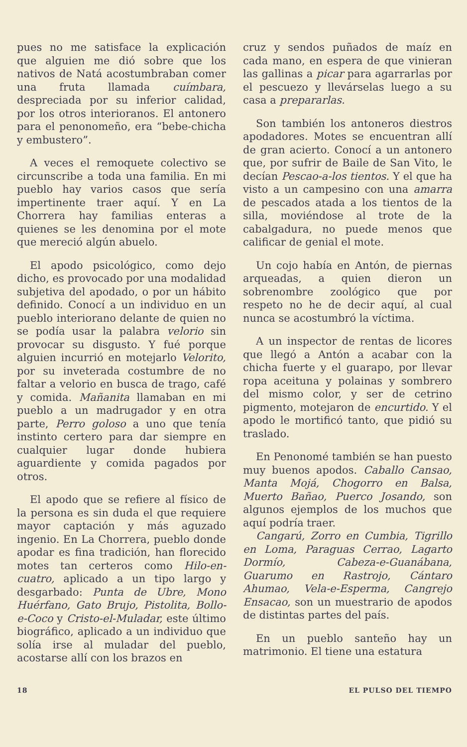pues no me satisface la explicación que alguien me dió sobre que los nativos de Natá acostumbraban comer una fruta llamada cuímbara, despreciada por su inferior calidad, por los otros interioranos. El antonero para el penonomeño, era “bebe-chicha y embustero”.
A veces el remoquete colectivo se circunscribe a toda una familia. En mi pueblo hay varios casos que sería impertinente traer aquí. Y en La Chorrera hay familias enteras a quienes se les denomina por el mote que mereció algún abuelo.
El apodo psicológico, como dejo dicho, es provocado por una modalidad subjetiva del apodado, o por un hábito definido. Conocí a un individuo en un pueblo interiorano delante de quien no se podía usar la palabra velorio sin provocar su disgusto. Y fué porque alguien incurrió en motejarlo Velorito, por su inveterada costumbre de no faltar a velorio en busca de trago, café y comida. Mañanita llamaban en mi pueblo a un madrugador y en otra parte, Perro goloso a uno que tenía instinto certero para dar siempre en cualquier lugar donde hubiera aguardiente y comida pagados por otros.
El apodo que se refiere al físico de la persona es sin duda el que requiere mayor captación y más aguzado ingenio. En La Chorrera, pueblo donde apodar es fina tradición, han florecido motes tan certeros como Hilo-en-cuatro, aplicado a un tipo largo y desgarbado: Punta de Ubre, Mono Huérfano, Gato Brujo, Pistolita, Bollo-e-Coco y Cristo-el-Muladar, este último biográfico, aplicado a un individuo que solía irse al muladar del pueblo, acostarse allí con los brazos en
cruz y sendos puñados de maíz en cada mano, en espera de que vinieran las gallinas a picar para agarrarlas por el pescuezo y llevárselas luego a su casa a prepararlas.
Son también los antoneros diestros apodadores. Motes se encuentran allí de gran acierto. Conocí a un antonero que, por sufrir de Baile de San Vito, le decían Pescao-a-los tientos. Y el que ha visto a un campesino con una amarra de pescados atada a los tientos de la silla, moviéndose al trote de la cabalgadura, no puede menos que calificar de genial el mote.
Un cojo había en Antón, de piernas arqueadas, a quien dieron un sobrenombre zoológico que por respeto no he de decir aquí, al cual nunca se acostumbró la víctima.
A un inspector de rentas de licores que llegó a Antón a acabar con la chicha fuerte y el guarapo, por llevar ropa aceituna y polainas y sombrero del mismo color, y ser de cetrino pigmento, motejaron de encurtido. Y el apodo le mortificó tanto, que pidió su traslado.
En Penonomé también se han puesto muy buenos apodos. Caballo Cansao, Manta Mojá, Chogorro en Balsa, Muerto Bañao, Puerco Josando, son algunos ejemplos de los muchos que aquí podría traer.
Cangarú, Zorro en Cumbia, Tigrillo en Loma, Paraguas Cerrao, Lagarto Dormío, Cabeza-e-Guanábana, Guarumo en Rastrojo, Cántaro Ahumao, Vela-e-Esperma, Cangrejo Ensacao, son un muestrario de apodos de distintas partes del país.
En un pueblo santeño hay un matrimonio. El tiene una estatura
18 EL PULSO DEL TIEMPO